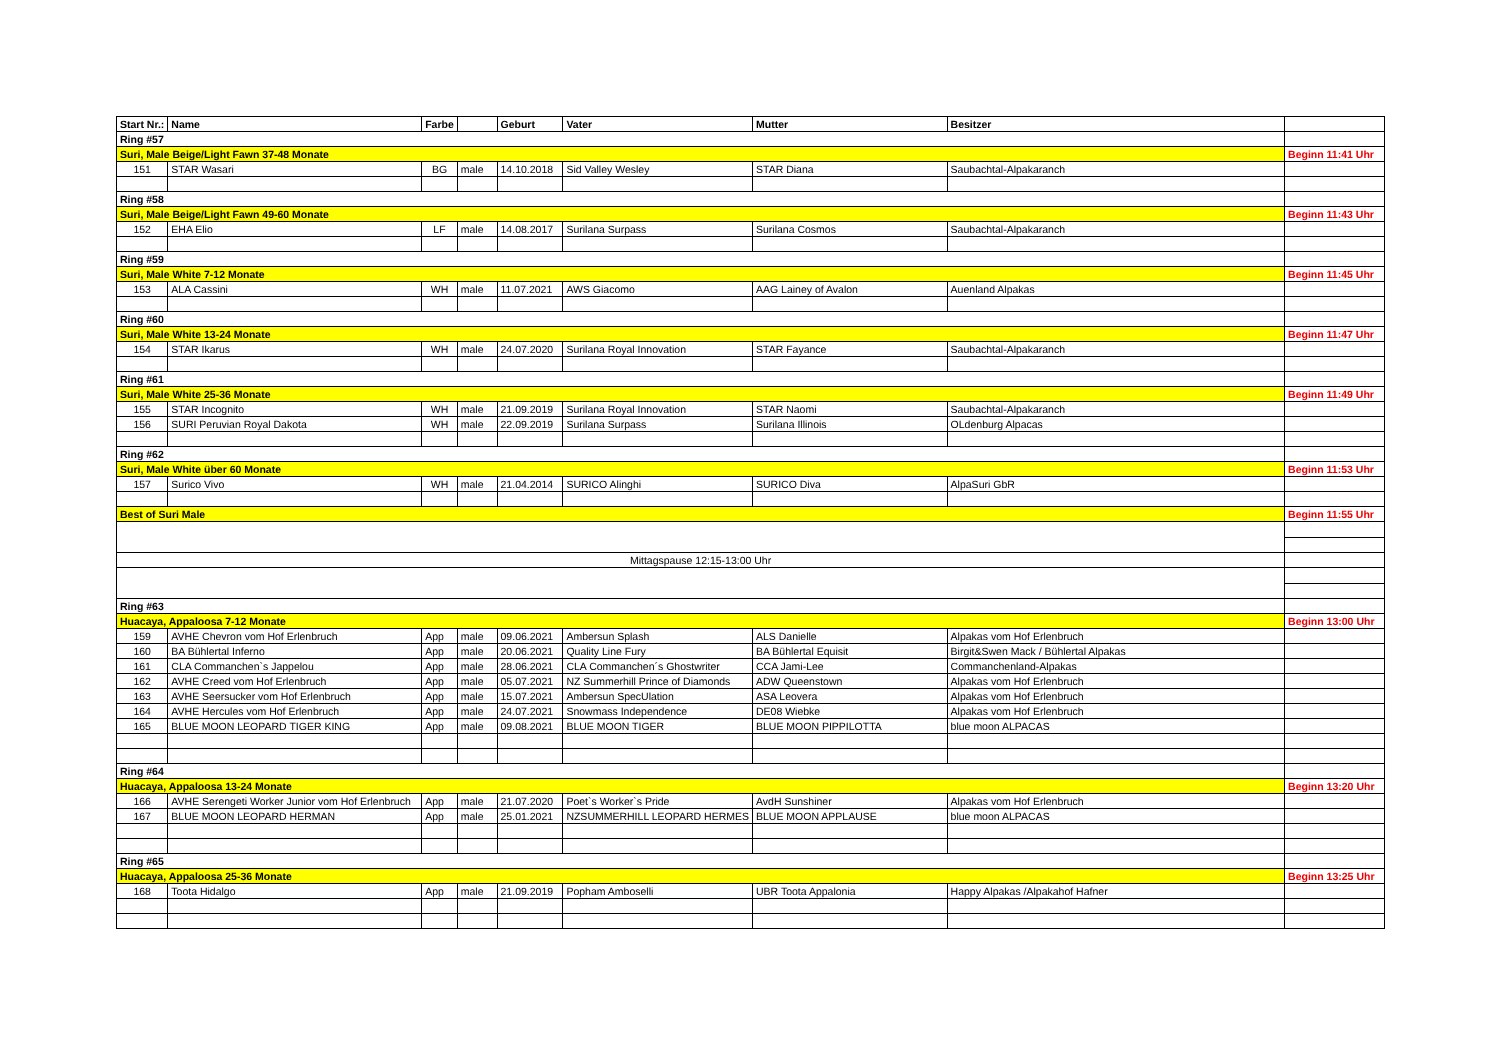| Start Nr.: | Name | Farbe | | Geburt | Vater | Mutter | Besitzer | |
| --- | --- | --- | --- | --- | --- | --- | --- | --- |
| Ring #57 | | | | | | | | |
| Suri, Male Beige/Light Fawn 37-48 Monate | | | | | | | | Beginn 11:41 Uhr |
| 151 | STAR Wasari | BG | male | 14.10.2018 | Sid Valley Wesley | STAR Diana | Saubachtal-Alpakaranch | |
| Ring #58 | | | | | | | | |
| Suri, Male Beige/Light Fawn 49-60 Monate | | | | | | | | Beginn 11:43 Uhr |
| 152 | EHA Elio | LF | male | 14.08.2017 | Surilana Surpass | Surilana Cosmos | Saubachtal-Alpakaranch | |
| Ring #59 | | | | | | | | |
| Suri, Male White 7-12 Monate | | | | | | | | Beginn 11:45 Uhr |
| 153 | ALA Cassini | WH | male | 11.07.2021 | AWS Giacomo | AAG Lainey of Avalon | Auenland Alpakas | |
| Ring #60 | | | | | | | | |
| Suri, Male White 13-24 Monate | | | | | | | | Beginn 11:47 Uhr |
| 154 | STAR Ikarus | WH | male | 24.07.2020 | Surilana Royal Innovation | STAR Fayance | Saubachtal-Alpakaranch | |
| Ring #61 | | | | | | | | |
| Suri, Male White 25-36 Monate | | | | | | | | Beginn 11:49 Uhr |
| 155 | STAR Incognito | WH | male | 21.09.2019 | Surilana Royal Innovation | STAR Naomi | Saubachtal-Alpakaranch | |
| 156 | SURI Peruvian Royal Dakota | WH | male | 22.09.2019 | Surilana Surpass | Surilana Illinois | OLdenburg Alpacas | |
| Ring #62 | | | | | | | | |
| Suri, Male White über 60 Monate | | | | | | | | Beginn 11:53 Uhr |
| 157 | Surico Vivo | WH | male | 21.04.2014 | SURICO Alinghi | SURICO Diva | AlpaSuri GbR | |
| Best of Suri Male | | | | | | | | Beginn 11:55 Uhr |
| Mittagspause 12:15-13:00 Uhr | | | | | | | | |
| Ring #63 | | | | | | | | |
| Huacaya, Appaloosa 7-12 Monate | | | | | | | | Beginn 13:00 Uhr |
| 159 | AVHE Chevron vom Hof Erlenbruch | App | male | 09.06.2021 | Ambersun Splash | ALS Danielle | Alpakas vom Hof Erlenbruch | |
| 160 | BA Bühlertal Inferno | App | male | 20.06.2021 | Quality Line Fury | BA Bühlertal Equisit | Birgit&Swen Mack / Bühlertal Alpakas | |
| 161 | CLA Commanchen`s Jappelou | App | male | 28.06.2021 | CLA Commanchen´s Ghostwriter | CCA Jami-Lee | Commanchenland-Alpakas | |
| 162 | AVHE Creed vom Hof Erlenbruch | App | male | 05.07.2021 | NZ Summerhill Prince of Diamonds | ADW Queenstown | Alpakas vom Hof Erlenbruch | |
| 163 | AVHE Seersucker vom Hof Erlenbruch | App | male | 15.07.2021 | Ambersun SpecUlation | ASA Leovera | Alpakas vom Hof Erlenbruch | |
| 164 | AVHE Hercules vom Hof Erlenbruch | App | male | 24.07.2021 | Snowmass Independence | DE08 Wiebke | Alpakas vom Hof Erlenbruch | |
| 165 | BLUE MOON LEOPARD TIGER KING | App | male | 09.08.2021 | BLUE MOON TIGER | BLUE MOON PIPPILOTTA | blue moon ALPACAS | |
| Ring #64 | | | | | | | | |
| Huacaya, Appaloosa 13-24 Monate | | | | | | | | Beginn 13:20 Uhr |
| 166 | AVHE Serengeti Worker Junior vom Hof Erlenbruch | App | male | 21.07.2020 | Poet`s Worker`s Pride | AvdH Sunshiner | Alpakas vom Hof Erlenbruch | |
| 167 | BLUE MOON LEOPARD HERMAN | App | male | 25.01.2021 | NZSUMMERHILL LEOPARD HERMES | BLUE MOON APPLAUSE | blue moon ALPACAS | |
| Ring #65 | | | | | | | | |
| Huacaya, Appaloosa 25-36 Monate | | | | | | | | Beginn 13:25 Uhr |
| 168 | Toota Hidalgo | App | male | 21.09.2019 | Popham Amboselli | UBR Toota Appalonia | Happy Alpakas /Alpakahof Hafner | |